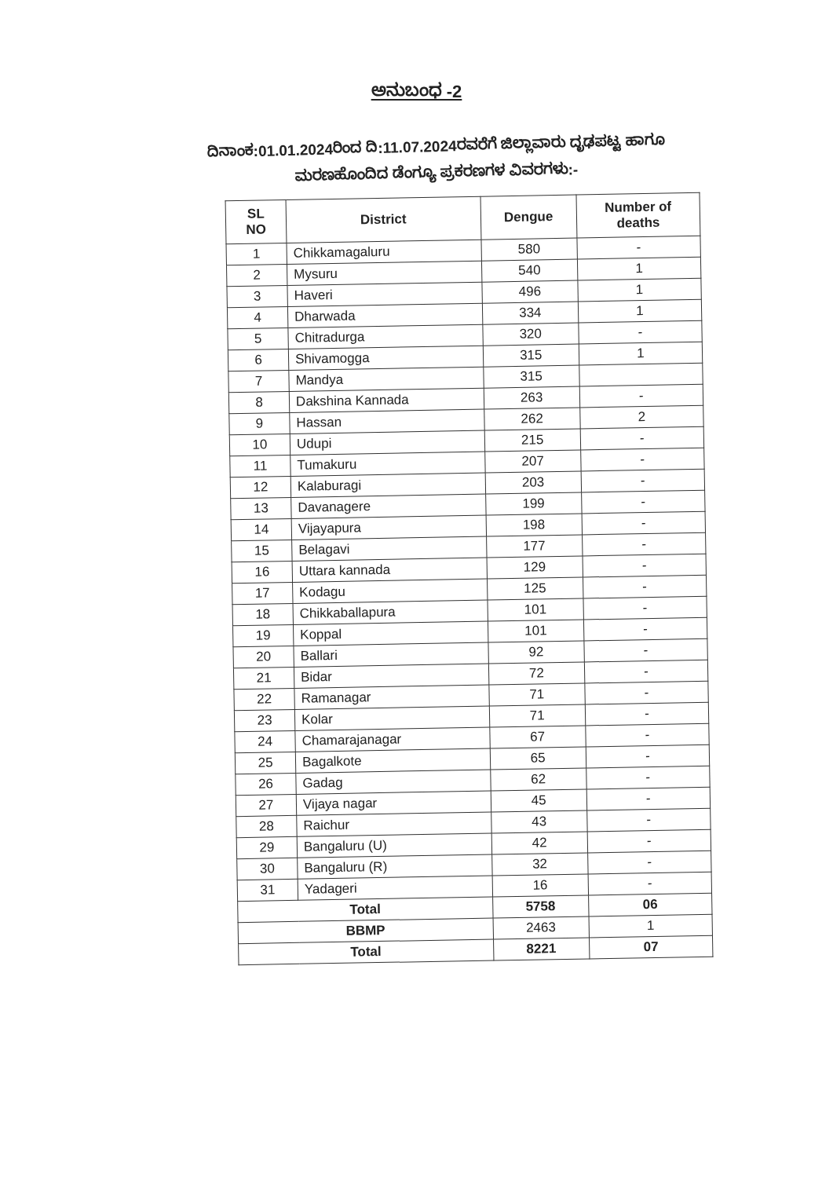ಅನುಬಂಧ -2
ದಿನಾಂಕ:01.01.2024ರಿಂದ ದಿ:11.07.2024ರವರೆಗೆ ಜಿಲ್ಲಾವಾರು ದೃಢಪಟ್ಟ ಹಾಗೂ
ಮರಣಹೊಂದಿದ ಡೆಂಗ್ಯೂ ಪ್ರಕರಣಗಳ ವಿವರಗಳು:-
| SL NO | District | Dengue | Number of deaths |
| --- | --- | --- | --- |
| 1 | Chikkamagaluru | 580 | - |
| 2 | Mysuru | 540 | 1 |
| 3 | Haveri | 496 | 1 |
| 4 | Dharwada | 334 | 1 |
| 5 | Chitradurga | 320 | - |
| 6 | Shivamogga | 315 | 1 |
| 7 | Mandya | 315 | |
| 8 | Dakshina Kannada | 263 | - |
| 9 | Hassan | 262 | 2 |
| 10 | Udupi | 215 | - |
| 11 | Tumakuru | 207 | - |
| 12 | Kalaburagi | 203 | - |
| 13 | Davanagere | 199 | - |
| 14 | Vijayapura | 198 | - |
| 15 | Belagavi | 177 | - |
| 16 | Uttara kannada | 129 | - |
| 17 | Kodagu | 125 | - |
| 18 | Chikkaballapura | 101 | - |
| 19 | Koppal | 101 | - |
| 20 | Ballari | 92 | - |
| 21 | Bidar | 72 | - |
| 22 | Ramanagar | 71 | - |
| 23 | Kolar | 71 | - |
| 24 | Chamarajanagar | 67 | - |
| 25 | Bagalkote | 65 | - |
| 26 | Gadag | 62 | - |
| 27 | Vijaya nagar | 45 | - |
| 28 | Raichur | 43 | - |
| 29 | Bangaluru (U) | 42 | - |
| 30 | Bangaluru (R) | 32 | - |
| 31 | Yadageri | 16 | - |
| Total | | 5758 | 06 |
| BBMP | | 2463 | 1 |
| Total | | 8221 | 07 |